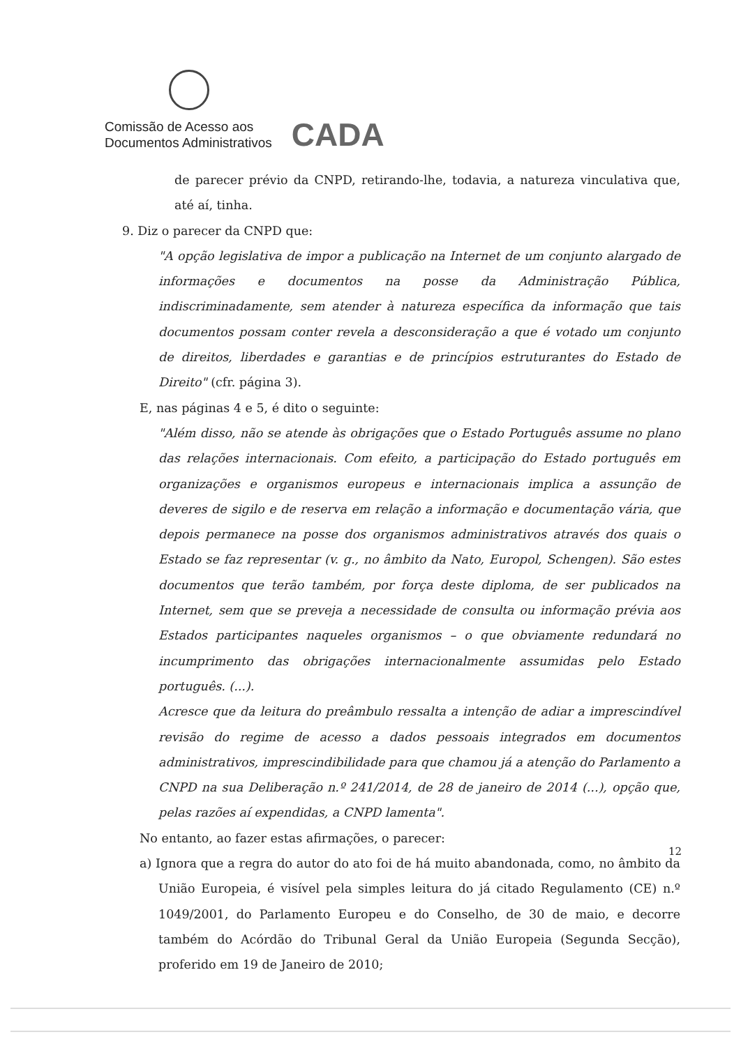Comissão de Acesso aos
Documentos Administrativos
CADA
de parecer prévio da CNPD, retirando-lhe, todavia, a natureza vinculativa que, até aí, tinha.
9. Diz o parecer da CNPD que:
"A opção legislativa de impor a publicação na Internet de um conjunto alargado de informações e documentos na posse da Administração Pública, indiscriminadamente, sem atender à natureza específica da informação que tais documentos possam conter revela a desconsideração a que é votado um conjunto de direitos, liberdades e garantias e de princípios estruturantes do Estado de Direito" (cfr. página 3).
E, nas páginas 4 e 5, é dito o seguinte:
"Além disso, não se atende às obrigações que o Estado Português assume no plano das relações internacionais. Com efeito, a participação do Estado português em organizações e organismos europeus e internacionais implica a assunção de deveres de sigilo e de reserva em relação a informação e documentação vária, que depois permanece na posse dos organismos administrativos através dos quais o Estado se faz representar (v. g., no âmbito da Nato, Europol, Schengen). São estes documentos que terão também, por força deste diploma, de ser publicados na Internet, sem que se preveja a necessidade de consulta ou informação prévia aos Estados participantes naqueles organismos – o que obviamente redundará no incumprimento das obrigações internacionalmente assumidas pelo Estado português. (...).
Acresce que da leitura do preâmbulo ressalta a intenção de adiar a imprescindível revisão do regime de acesso a dados pessoais integrados em documentos administrativos, imprescindibilidade para que chamou já a atenção do Parlamento a CNPD na sua Deliberação n.º 241/2014, de 28 de janeiro de 2014 (...), opção que, pelas razões aí expendidas, a CNPD lamenta".
No entanto, ao fazer estas afirmações, o parecer:
a) Ignora que a regra do autor do ato foi de há muito abandonada, como, no âmbito da União Europeia, é visível pela simples leitura do já citado Regulamento (CE) n.º 1049/2001, do Parlamento Europeu e do Conselho, de 30 de maio, e decorre também do Acórdão do Tribunal Geral da União Europeia (Segunda Secção), proferido em 19 de Janeiro de 2010;
12